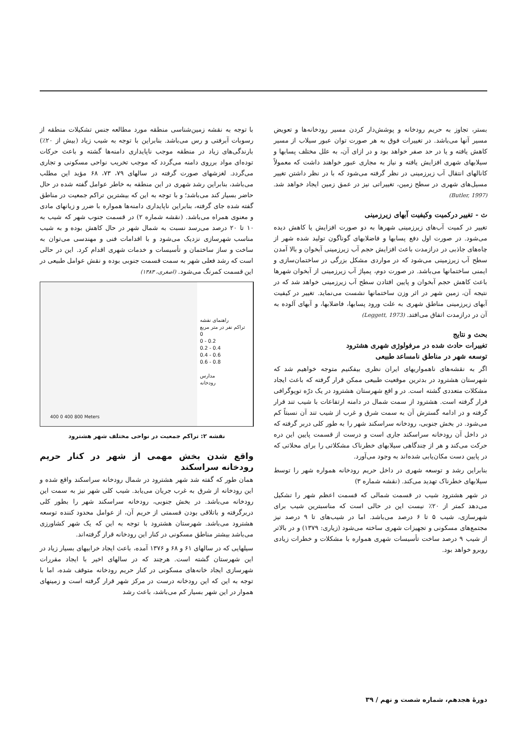بستر، تجاوز به حریم رودخانه و پوشش‌دار کردن مسیر رودخانه‌ها و تعویض مسیر آنها می‌باشد. در تغییرات فوق به هر صورت توان عبور سیلاب از مسیر کاهش یافته و یا در حد صفر خواهد بود و در ازای آن، به علل مختلف پسابها و سیلابهای شهری افزایش یافته و نیاز به مجاری عبور خواهند داشت که معمولاً کانالهای انتقال آب زیرزمینی در نظر گرفته می‌شود که با در نظر داشتن تغییر مسیل‌های شهری در سطح زمین، تغییراتی نیز در عمق زمین ایجاد خواهد شد. (Butler, 1997)
ث - تغییر درکمیت وکیفیت آبهای زیرزمینی
تغییر در کمیت آب‌های زیرزمینی شهرها به دو صورت افزایش یا کاهش دیده می‌شود. در صورت اول دفع پسابها و فاضلابهای گوناگون تولید شده شهر از چاه‌های جاذبی در درازمدت باعث افزایش حجم آب زیرزمینی آبخوان و بالا آمدن سطح آب زیرزمینی می‌شود که در مواردی مشکل بزرگی در ساختمان‌سازی و ایمنی ساختمانها می‌باشد. در صورت دوم، پمپاژ آب زیرزمینی از آبخوان شهرها باعث کاهش حجم آبخوان و پایین افتادن سطح آب زیرزمینی خواهد شد که در نتیجه آن، زمین شهر در اثر وزن ساختمانها نشست می‌نماید. تغییر در کیفیت آبهای زیرزمینی مناطق شهری به علت ورود پسابها، فاضلابها، و آبهای آلوده به آن در درازمدت اتفاق می‌افتد. (Leggett, 1973)
بحث و نتایج
تغییرات حادث شده در مرفولوژی شهری هشترود
توسعه شهر در مناطق نامساعد طبیعی
اگر به نقشه‌های ناهمواریهای ایران نظری بیفکنیم متوجه خواهیم شد که شهرستان هشترود در بدترین موقعیت طبیعی ممکن قرار گرفته که باعث ایجاد مشکلات متعددی گشته است. در و اقع شهرستان هشترود در یک درّه توپوگرافی قرار گرفته است. هشترود از سمت شمال در دامنه ارتفاعات با شیب تند قرار گرفته و در ادامه گسترش آن به سمت شرق و غرب از شیب تند آن نسبتاً کم می‌شود. در بخش جنوبی، رودخانه سراسکند شهر را به طور کلی دربر گرفته که در داخل آن رودخانه سراسکند جاری است و درست از قسمت پایین این دره حرکت می‌کند و هر از چندگاهی سیلابهای خطرناک مشکلاتی را برای محلاتی که در پایین دست مکان‌یابی شده‌اند به وجود می‌آورد.
بنابراین رشد و توسعه شهری در داخل حریم رودخانه همواره شهر را توسط سیلابهای خطرناک تهدید می‌کند. (نقشه شماره ۳)
در شهر هشترود شیب در قسمت شمالی که قسمت اعظم شهر را تشکیل می‌دهد کمتر از ۲۰٪ نیست این در حالی است که مناسبترین شیب برای شهرسازی، شیب ۵ تا ۶ درصد می‌باشد. اما در شیب‌های تا ۹ درصد نیز مجتمع‌های مسکونی و تجهیزات شهری ساخته می‌شود (زیاری: ۱۳۷۹) و در بالاتر از شیب ۹ درصد ساخت تأسیسات شهری همواره با مشکلات و خطرات زیادی روبرو خواهد بود.
با توجه به نقشه زمین‌شناسی منطقه مورد مطالعه جنس تشکیلات منطقه از رسوبات آبرفتی و رس می‌باشد. بنابراین با توجه به شیب زیاد (بیش از ۲۰٪) بارندگی‌های زیاد در منطقه موجب ناپایداری دامنه‌ها گشته و باعث حرکات توده‌ای مواد برروی دامنه می‌گردد که موجب تخریب نواحی مسکونی و تجاری می‌گردد. لغزشهای صورت گرفته در سالهای ۷۹، ۷۳، ۶۸ مؤید این مطلب می‌باشد، بنابراین رشد شهری در این منطقه به خاطر عوامل گفته شده در حال حاضر بسیار کند می‌باشد؛ و با توجه به این که بیشترین تراکم جمعیت در مناطق گفته شده جای گرفته، بنابراین ناپایداری دامنه‌ها همواره با ضرر و زیانهای مادی و معنوی همراه می‌باشد. (نقشه شماره ۲) در قسمت جنوب شهر که شیب به ۱۰ تا ۲۰ درصد می‌رسد نسبت به شمال شهر در حال کاهش بوده و به شیب مناسب شهرسازی نزدیک می‌شود و با اقدامات فنی و مهندسی می‌توان به ساخت و ساز ساختمان و تأسیسات و خدمات شهری اقدام کرد. این در حالی است که رشد فعلی شهر به سمت قسمت جنوبی بوده و نقش عوامل طبیعی در این قسمت کمرنگ می‌شود. (اصغری، ۱۳۸۳)
راهنمای نقشه
تراکم نفر در متر مربع
0
0 - 0.2
0.2 - 0.4
0.4 - 0.6
0.6 - 0.8
مدارس
رودخانه
400 0 400 800 Meters
نقشه ۲: تراکم جمعیت در نواحی مختلف شهر هشترود
واقع شدن بخش مهمی از شهر در کنار حریم رودخانه سراسکند
همان طور که گفته شد شهر هشترود در شمال رودخانه سراسکند واقع شده و این رودخانه از شرق به غرب جریان می‌یابد. شیب کلی شهر نیز به سمت این رودخانه می‌باشد. در بخش جنوبی، رودخانه سراسکند شهر را بطور کلی دربرگرفته و باتلاقی بودن قسمتی از حریم آن، از عوامل محدود کننده توسعه هشترود می‌باشد. شهرستان هشترود با توجه به این که یک شهر کشاورزی می‌باشد بیشتر مناطق مسکونی در کنار این رودخانه قرار گرفته‌اند.
سیلهایی که در سالهای ۶۱ و ۶۸ و ۱۳۷۶ آمده، باعث ایجاد خرابیهای بسیار زیاد در این شهرستان گشته است. هرچند که در سالهای اخیر با ایجاد مقررات شهرسازی ایجاد خانه‌های مسکونی در کنار حریم رودخانه متوقف شده، اما با توجه به این که این رودخانه درست در مرکز شهر قرار گرفته است و زمینهای هموار در این شهر بسیار کم می‌باشد، باعث رشد
دورهٔ هجدهم، شماره شصت و نهم / ۳۹